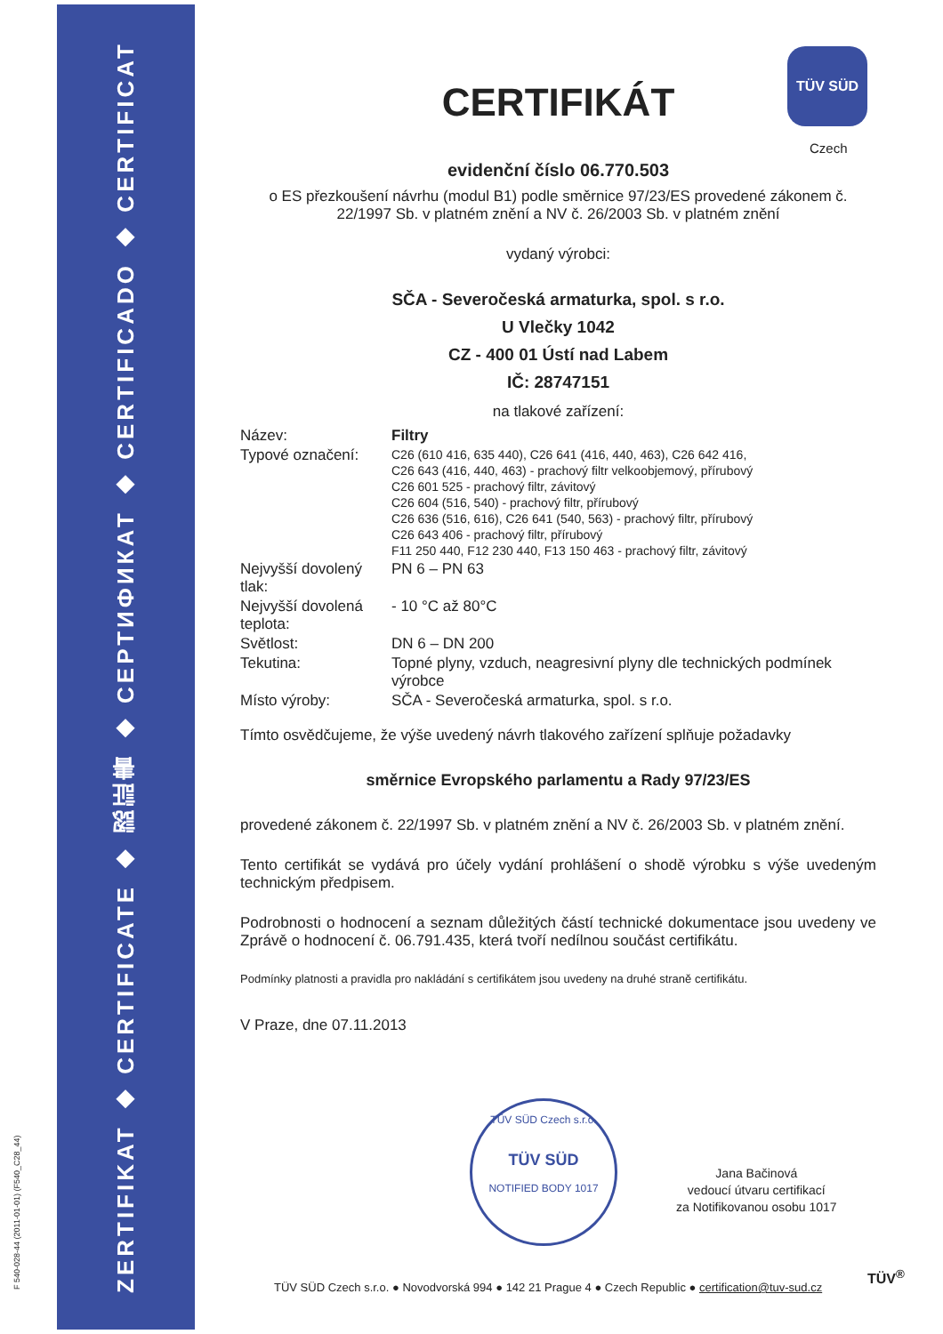F 540-028-44 (2011-01-01) (F540_C28_44)
ZERTIFIKAT ◆ CERTIFICATE ◆ 認証書 ◆ СЕРТИФИКАТ ◆ CERTIFICADO ◆ CERTIFICAT
TÜV SÜD
Czech
CERTIFIKÁT
evidenční číslo 06.770.503
o ES přezkoušení návrhu (modul B1) podle směrnice 97/23/ES provedené zákonem č. 22/1997 Sb. v platném znění a NV č. 26/2003 Sb. v platném znění
vydaný výrobci:
SČA - Severočeská armaturka, spol. s r.o.
U Vlečky 1042
CZ - 400 01 Ústí nad Labem
IČ: 28747151
na tlakové zařízení:
| Název: | Filtry |
| Typové označení: | C26 (610 416, 635 440), C26 641 (416, 440, 463), C26 642 416, C26 643 (416, 440, 463) - prachový filtr velkoobjemový, přírubový C26 601 525 - prachový filtr, závitový C26 604 (516, 540) - prachový filtr, přírubový C26 636 (516, 616), C26 641 (540, 563) - prachový filtr, přírubový C26 643 406 - prachový filtr, přírubový F11 250 440, F12 230 440, F13 150 463 - prachový filtr, závitový |
| Nejvyšší dovolený tlak: | PN 6 – PN 63 |
| Nejvyšší dovolená teplota: | - 10 °C až 80°C |
| Světlost: | DN 6 – DN 200 |
| Tekutina: | Topné plyny, vzduch, neagresivní plyny dle technických podmínek výrobce |
| Místo výroby: | SČA - Severočeská armaturka, spol. s r.o. |
Tímto osvědčujeme, že výše uvedený návrh tlakového zařízení splňuje požadavky
směrnice Evropského parlamentu a Rady 97/23/ES
provedené zákonem č. 22/1997 Sb. v platném znění a NV č. 26/2003 Sb. v platném znění.
Tento certifikát se vydává pro účely vydání prohlášení o shodě výrobku s výše uvedeným technickým předpisem.
Podrobnosti o hodnocení a seznam důležitých částí technické dokumentace jsou uvedeny ve Zprávě o hodnocení č. 06.791.435, která tvoří nedílnou součást certifikátu.
Podmínky platnosti a pravidla pro nakládání s certifikátem jsou uvedeny na druhé straně certifikátu.
V Praze, dne 07.11.2013
TÜV SÜD Czech s.r.o.
TÜV SÜD
NOTIFIED BODY 1017
Jana Bačinová
vedoucí útvaru certifikací
za Notifikovanou osobu 1017
TÜV<sup>®</sup>
TÜV SÜD Czech s.r.o. ● Novodvorská 994 ● 142 21 Prague 4 ● Czech Republic ● certification@tuv-sud.cz